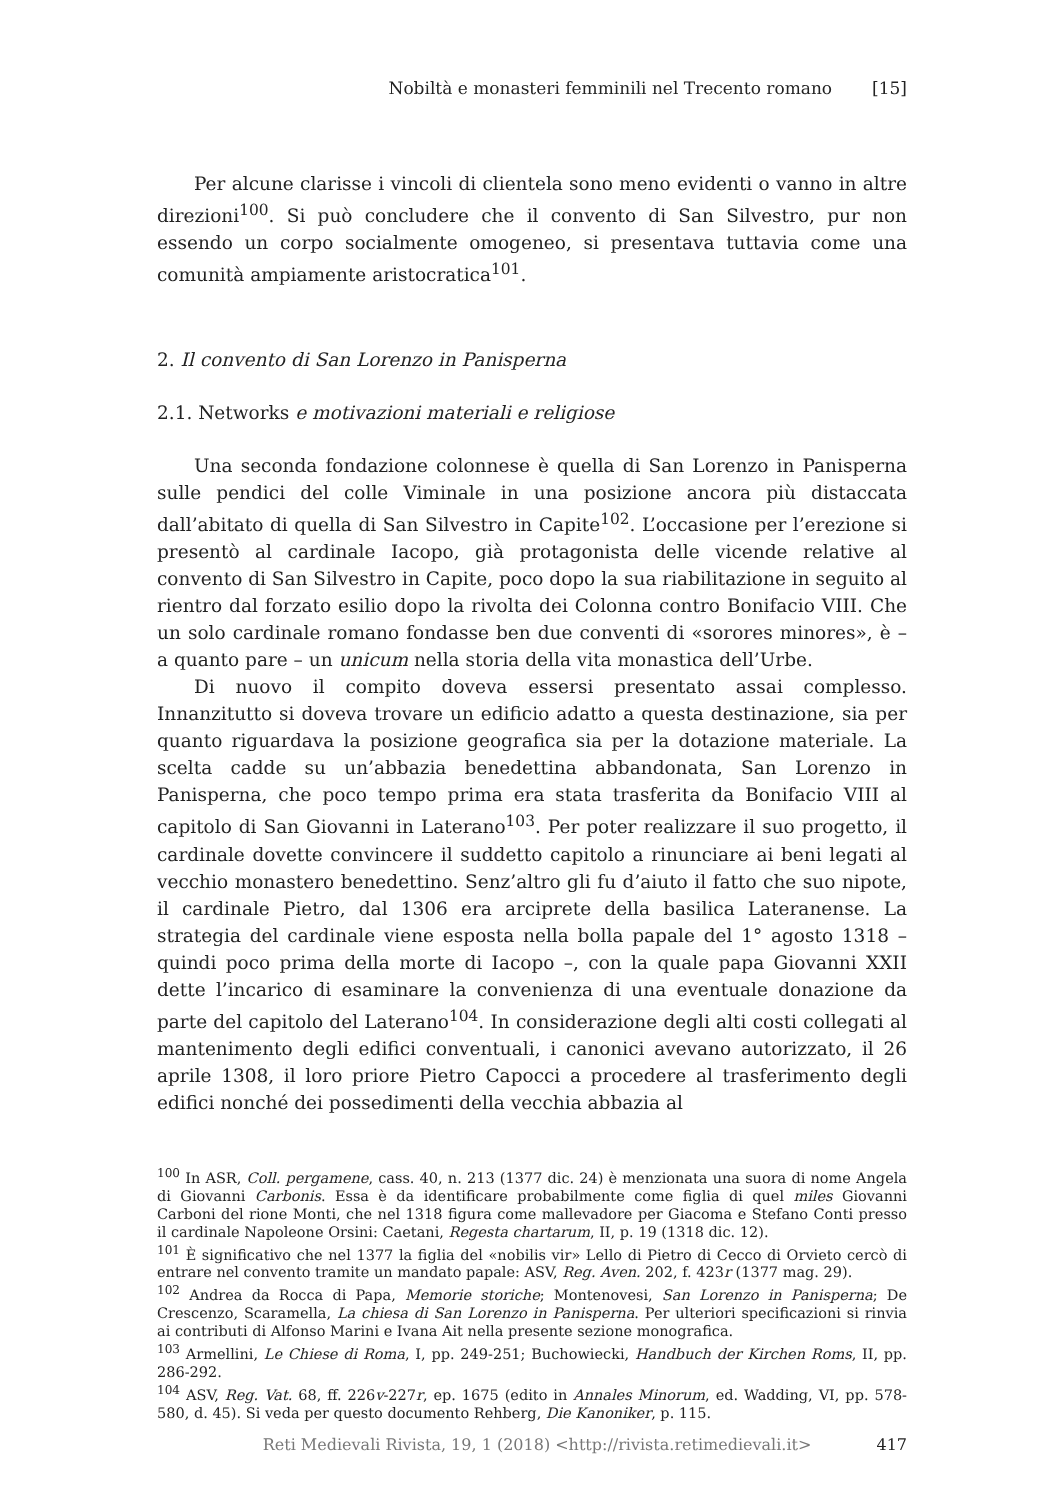Nobiltà e monasteri femminili nel Trecento romano [15]
Per alcune clarisse i vincoli di clientela sono meno evidenti o vanno in altre direzioni<sup>100</sup>. Si può concludere che il convento di San Silvestro, pur non essendo un corpo socialmente omogeneo, si presentava tuttavia come una comunità ampiamente aristocratica<sup>101</sup>.
2. Il convento di San Lorenzo in Panisperna
2.1. Networks e motivazioni materiali e religiose
Una seconda fondazione colonnese è quella di San Lorenzo in Panisperna sulle pendici del colle Viminale in una posizione ancora più distaccata dall’abitato di quella di San Silvestro in Capite<sup>102</sup>. L’occasione per l’erezione si presentò al cardinale Iacopo, già protagonista delle vicende relative al convento di San Silvestro in Capite, poco dopo la sua riabilitazione in seguito al rientro dal forzato esilio dopo la rivolta dei Colonna contro Bonifacio VIII. Che un solo cardinale romano fondasse ben due conventi di «sorores minores», è – a quanto pare – un unicum nella storia della vita monastica dell’Urbe.
Di nuovo il compito doveva essersi presentato assai complesso. Innanzitutto si doveva trovare un edificio adatto a questa destinazione, sia per quanto riguardava la posizione geografica sia per la dotazione materiale. La scelta cadde su un’abbazia benedettina abbandonata, San Lorenzo in Panisperna, che poco tempo prima era stata trasferita da Bonifacio VIII al capitolo di San Giovanni in Laterano<sup>103</sup>. Per poter realizzare il suo progetto, il cardinale dovette convincere il suddetto capitolo a rinunciare ai beni legati al vecchio monastero benedettino. Senz’altro gli fu d’aiuto il fatto che suo nipote, il cardinale Pietro, dal 1306 era arciprete della basilica Lateranense. La strategia del cardinale viene esposta nella bolla papale del 1° agosto 1318 – quindi poco prima della morte di Iacopo –, con la quale papa Giovanni XXII dette l’incarico di esaminare la convenienza di una eventuale donazione da parte del capitolo del Laterano<sup>104</sup>. In considerazione degli alti costi collegati al mantenimento degli edifici conventuali, i canonici avevano autorizzato, il 26 aprile 1308, il loro priore Pietro Capocci a procedere al trasferimento degli edifici nonché dei possedimenti della vecchia abbazia al
<sup>100</sup> In ASR, Coll. pergamene, cass. 40, n. 213 (1377 dic. 24) è menzionata una suora di nome Angela di Giovanni Carbonis. Essa è da identificare probabilmente come figlia di quel miles Giovanni Carboni del rione Monti, che nel 1318 figura come mallevadore per Giacoma e Stefano Conti presso il cardinale Napoleone Orsini: Caetani, Regesta chartarum, II, p. 19 (1318 dic. 12).
<sup>101</sup> È significativo che nel 1377 la figlia del «nobilis vir» Lello di Pietro di Cecco di Orvieto cercò di entrare nel convento tramite un mandato papale: ASV, Reg. Aven. 202, f. 423r (1377 mag. 29).
<sup>102</sup> Andrea da Rocca di Papa, Memorie storiche; Montenovesi, San Lorenzo in Panisperna; De Crescenzo, Scaramella, La chiesa di San Lorenzo in Panisperna. Per ulteriori specificazioni si rinvia ai contributi di Alfonso Marini e Ivana Ait nella presente sezione monografica.
<sup>103</sup> Armellini, Le Chiese di Roma, I, pp. 249-251; Buchowiecki, Handbuch der Kirchen Roms, II, pp. 286-292.
<sup>104</sup> ASV, Reg. Vat. 68, ff. 226v-227r, ep. 1675 (edito in Annales Minorum, ed. Wadding, VI, pp. 578-580, d. 45). Si veda per questo documento Rehberg, Die Kanoniker, p. 115.
Reti Medievali Rivista, 19, 1 (2018) <http://rivista.retimedievali.it> 417